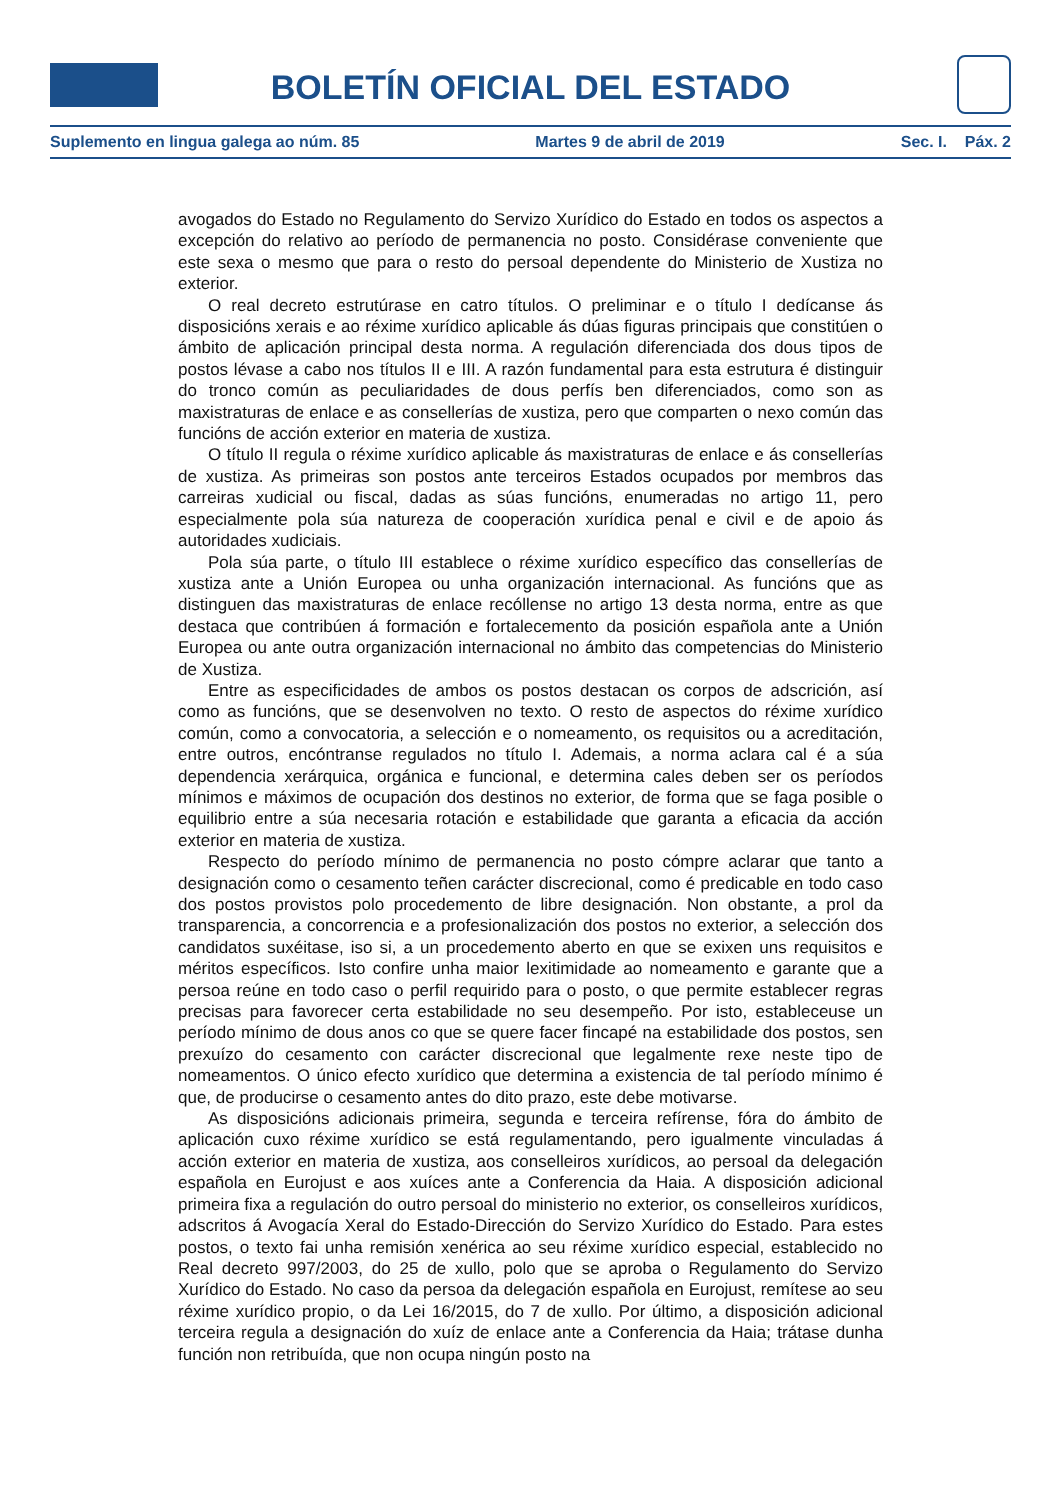BOLETÍN OFICIAL DEL ESTADO
Suplemento en lingua galega ao núm. 85 Martes 9 de abril de 2019 Sec. I. Páx. 2
avogados do Estado no Regulamento do Servizo Xurídico do Estado en todos os aspectos a excepción do relativo ao período de permanencia no posto. Considérase conveniente que este sexa o mesmo que para o resto do persoal dependente do Ministerio de Xustiza no exterior.
O real decreto estrutúrase en catro títulos. O preliminar e o título I dedícanse ás disposicións xerais e ao réxime xurídico aplicable ás dúas figuras principais que constitúen o ámbito de aplicación principal desta norma. A regulación diferenciada dos dous tipos de postos lévase a cabo nos títulos II e III. A razón fundamental para esta estrutura é distinguir do tronco común as peculiaridades de dous perfís ben diferenciados, como son as maxistraturas de enlace e as consellerías de xustiza, pero que comparten o nexo común das funcións de acción exterior en materia de xustiza.
O título II regula o réxime xurídico aplicable ás maxistraturas de enlace e ás consellerías de xustiza. As primeiras son postos ante terceiros Estados ocupados por membros das carreiras xudicial ou fiscal, dadas as súas funcións, enumeradas no artigo 11, pero especialmente pola súa natureza de cooperación xurídica penal e civil e de apoio ás autoridades xudiciais.
Pola súa parte, o título III establece o réxime xurídico específico das consellerías de xustiza ante a Unión Europea ou unha organización internacional. As funcións que as distinguen das maxistraturas de enlace recóllense no artigo 13 desta norma, entre as que destaca que contribúen á formación e fortalecemento da posición española ante a Unión Europea ou ante outra organización internacional no ámbito das competencias do Ministerio de Xustiza.
Entre as especificidades de ambos os postos destacan os corpos de adscrición, así como as funcións, que se desenvolven no texto. O resto de aspectos do réxime xurídico común, como a convocatoria, a selección e o nomeamento, os requisitos ou a acreditación, entre outros, encóntranse regulados no título I. Ademais, a norma aclara cal é a súa dependencia xerárquica, orgánica e funcional, e determina cales deben ser os períodos mínimos e máximos de ocupación dos destinos no exterior, de forma que se faga posible o equilibrio entre a súa necesaria rotación e estabilidade que garanta a eficacia da acción exterior en materia de xustiza.
Respecto do período mínimo de permanencia no posto cómpre aclarar que tanto a designación como o cesamento teñen carácter discrecional, como é predicable en todo caso dos postos provistos polo procedemento de libre designación. Non obstante, a prol da transparencia, a concorrencia e a profesionalización dos postos no exterior, a selección dos candidatos suxéitase, iso si, a un procedemento aberto en que se exixen uns requisitos e méritos específicos. Isto confire unha maior lexitimidade ao nomeamento e garante que a persoa reúne en todo caso o perfil requirido para o posto, o que permite establecer regras precisas para favorecer certa estabilidade no seu desempeño. Por isto, estableceuse un período mínimo de dous anos co que se quere facer fincapé na estabilidade dos postos, sen prexuízo do cesamento con carácter discrecional que legalmente rexe neste tipo de nomeamentos. O único efecto xurídico que determina a existencia de tal período mínimo é que, de producirse o cesamento antes do dito prazo, este debe motivarse.
As disposicións adicionais primeira, segunda e terceira refírense, fóra do ámbito de aplicación cuxo réxime xurídico se está regulamentando, pero igualmente vinculadas á acción exterior en materia de xustiza, aos conselleiros xurídicos, ao persoal da delegación española en Eurojust e aos xuíces ante a Conferencia da Haia. A disposición adicional primeira fixa a regulación do outro persoal do ministerio no exterior, os conselleiros xurídicos, adscritos á Avogacía Xeral do Estado-Dirección do Servizo Xurídico do Estado. Para estes postos, o texto fai unha remisión xenérica ao seu réxime xurídico especial, establecido no Real decreto 997/2003, do 25 de xullo, polo que se aproba o Regulamento do Servizo Xurídico do Estado. No caso da persoa da delegación española en Eurojust, remítese ao seu réxime xurídico propio, o da Lei 16/2015, do 7 de xullo. Por último, a disposición adicional terceira regula a designación do xuíz de enlace ante a Conferencia da Haia; trátase dunha función non retribuída, que non ocupa ningún posto na